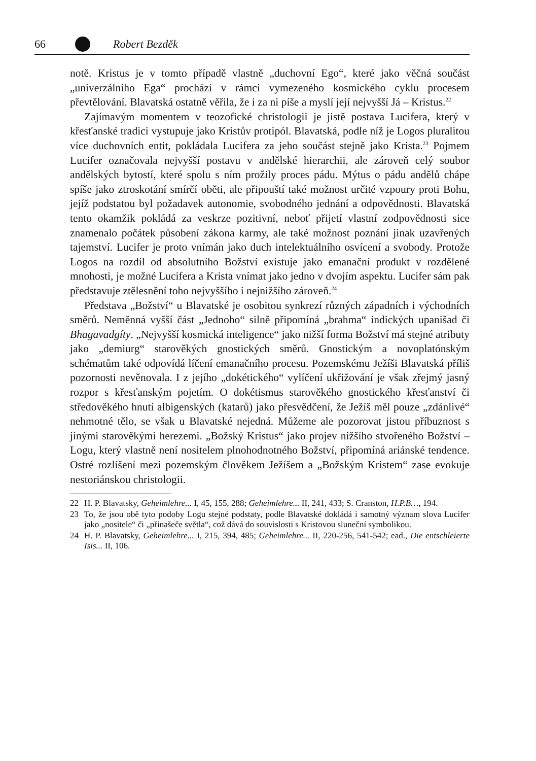66 Robert Bezděk
notě. Kristus je v tomto případě vlastně „duchovní Ego“, které jako věčná součást „univerzálního Ega“ prochází v rámci vymezeného kosmického cyklu procesem převtělování. Blavatská ostatně věřila, že i za ni píše a myslí její nejvyšší Já – Kristus.<sup>22</sup>
Zajímavým momentem v teozofické christologii je jistě postava Lucifera, který v křesťanské tradici vystupuje jako Kristův protipól. Blavatská, podle níž je Logos pluralitou více duchovních entit, pokládala Lucifera za jeho součást stejně jako Krista.<sup>23</sup> Pojmem Lucifer označovala nejvyšší postavu v andělské hierarchii, ale zároveň celý soubor andělských bytostí, které spolu s ním prožily proces pádu. Mýtus o pádu andělů chápe spíše jako ztroskotání smírčí oběti, ale připouští také možnost určité vzpoury proti Bohu, jejíž podstatou byl požadavek autonomie, svobodného jednání a odpovědnosti. Blavatská tento okamžik pokládá za veskrze pozitivní, neboť přijetí vlastní zodpovědnosti sice znamenalo počátek působení zákona karmy, ale také možnost poznání jinak uzavřených tajemství. Lucifer je proto vnímán jako duch intelektuálního osvícení a svobody. Protože Logos na rozdíl od absolutního Božství existuje jako emanační produkt v rozdělené mnohosti, je možné Lucifera a Krista vnímat jako jedno v dvojím aspektu. Lucifer sám pak představuje ztělesnění toho nejvyššího i nejnižšího zároveň.<sup>24</sup>
Představa „Božství“ u Blavatské je osobitou synkrezí různých západních i východních směrů. Neměnná vyšší část „Jednoho“ silně připomíná „brahma“ indických upanišad či Bhagavadgíty. „Nejvyšší kosmická inteligence“ jako nižší forma Božství má stejné atributy jako „demiurg“ starověkých gnostických směrů. Gnostickým a novoplatónským schématům také odpovídá líčení emanačního procesu. Pozemskému Ježíši Blavatská příliš pozornosti nevěnovala. I z jejího „dokétického“ vylíčení ukřižování je však zřejmý jasný rozpor s křesťanským pojetím. O dokétismus starověkého gnostického křesťanství či středověkého hnutí albigenských (katarů) jako přesvědčení, že Ježíš měl pouze „zdánlivé“ nehmotné tělo, se však u Blavatské nejedná. Můžeme ale pozorovat jistou příbuznost s jinými starověkými herezemi. „Božský Kristus“ jako projev nižšího stvořeného Božství – Logu, který vlastně není nositelem plnohodnotného Božství, připomíná ariánské tendence. Ostré rozlišení mezi pozemským člověkem Ježíšem a „Božským Kristem“ zase evokuje nestoriánskou christologii.
22 H. P. Blavatsky, Geheimlehre... I, 45, 155, 288; Geheimlehre... II, 241, 433; S. Cranston, H.P.B…, 194.
23 To, že jsou obě tyto podoby Logu stejné podstaty, podle Blavatské dokládá i samotný význam slova Lucifer jako „nositele“ či „přinašeče světla“, což dává do souvislosti s Kristovou sluneční symbolikou.
24 H. P. Blavatsky, Geheimlehre... I, 215, 394, 485; Geheimlehre... II, 220-256, 541-542; ead., Die entschleierte Isis... II, 106.